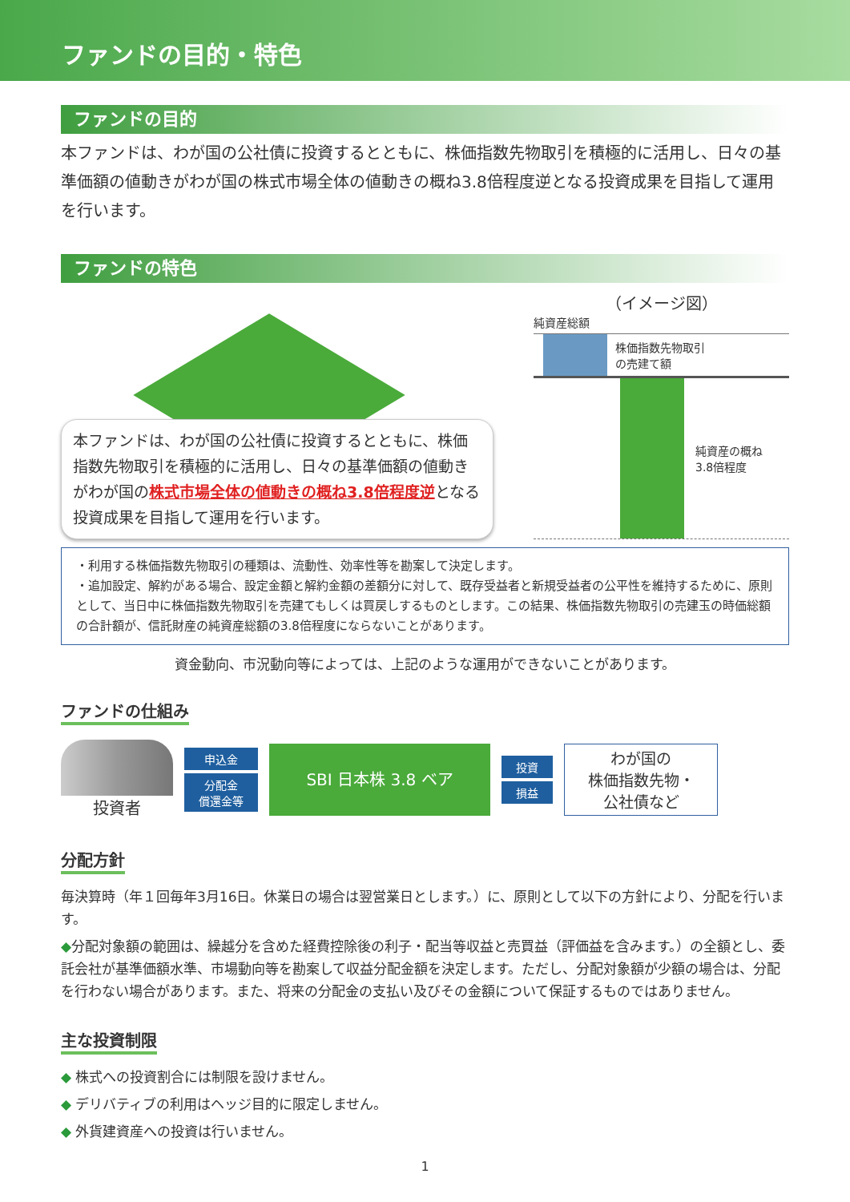ファンドの目的・特色
ファンドの目的
本ファンドは、わが国の公社債に投資するとともに、株価指数先物取引を積極的に活用し、日々の基準価額の値動きがわが国の株式市場全体の値動きの概ね3.8倍程度逆となる投資成果を目指して運用を行います。
ファンドの特色
本ファンドは、わが国の公社債に投資するとともに、株価指数先物取引を積極的に活用し、日々の基準価額の値動きがわが国の株式市場全体の値動きの概ね3.8倍程度逆となる投資成果を目指して運用を行います。
（イメージ図）
純資産総額
株価指数先物取引
の売建て額
純資産の概ね
3.8倍程度
・利用する株価指数先物取引の種類は、流動性、効率性等を勘案して決定します。
・追加設定、解約がある場合、設定金額と解約金額の差額分に対して、既存受益者と新規受益者の公平性を維持するために、原則として、当日中に株価指数先物取引を売建てもしくは買戻しするものとします。この結果、株価指数先物取引の売建玉の時価総額の合計額が、信託財産の純資産総額の3.8倍程度にならないことがあります。
資金動向、市況動向等によっては、上記のような運用ができないことがあります。
ファンドの仕組み
投資者
申込金
分配金
償還金等
SBI 日本株 3.8 ベア
投資
損益
わが国の
株価指数先物・
公社債など
分配方針
毎決算時（年１回毎年3月16日。休業日の場合は翌営業日とします。）に、原則として以下の方針により、分配を行います。
◆分配対象額の範囲は、繰越分を含めた経費控除後の利子・配当等収益と売買益（評価益を含みます。）の全額とし、委託会社が基準価額水準、市場動向等を勘案して収益分配金額を決定します。ただし、分配対象額が少額の場合は、分配を行わない場合があります。また、将来の分配金の支払い及びその金額について保証するものではありません。
主な投資制限
◆ 株式への投資割合には制限を設けません。
◆ デリバティブの利用はヘッジ目的に限定しません。
◆ 外貨建資産への投資は行いません。
1